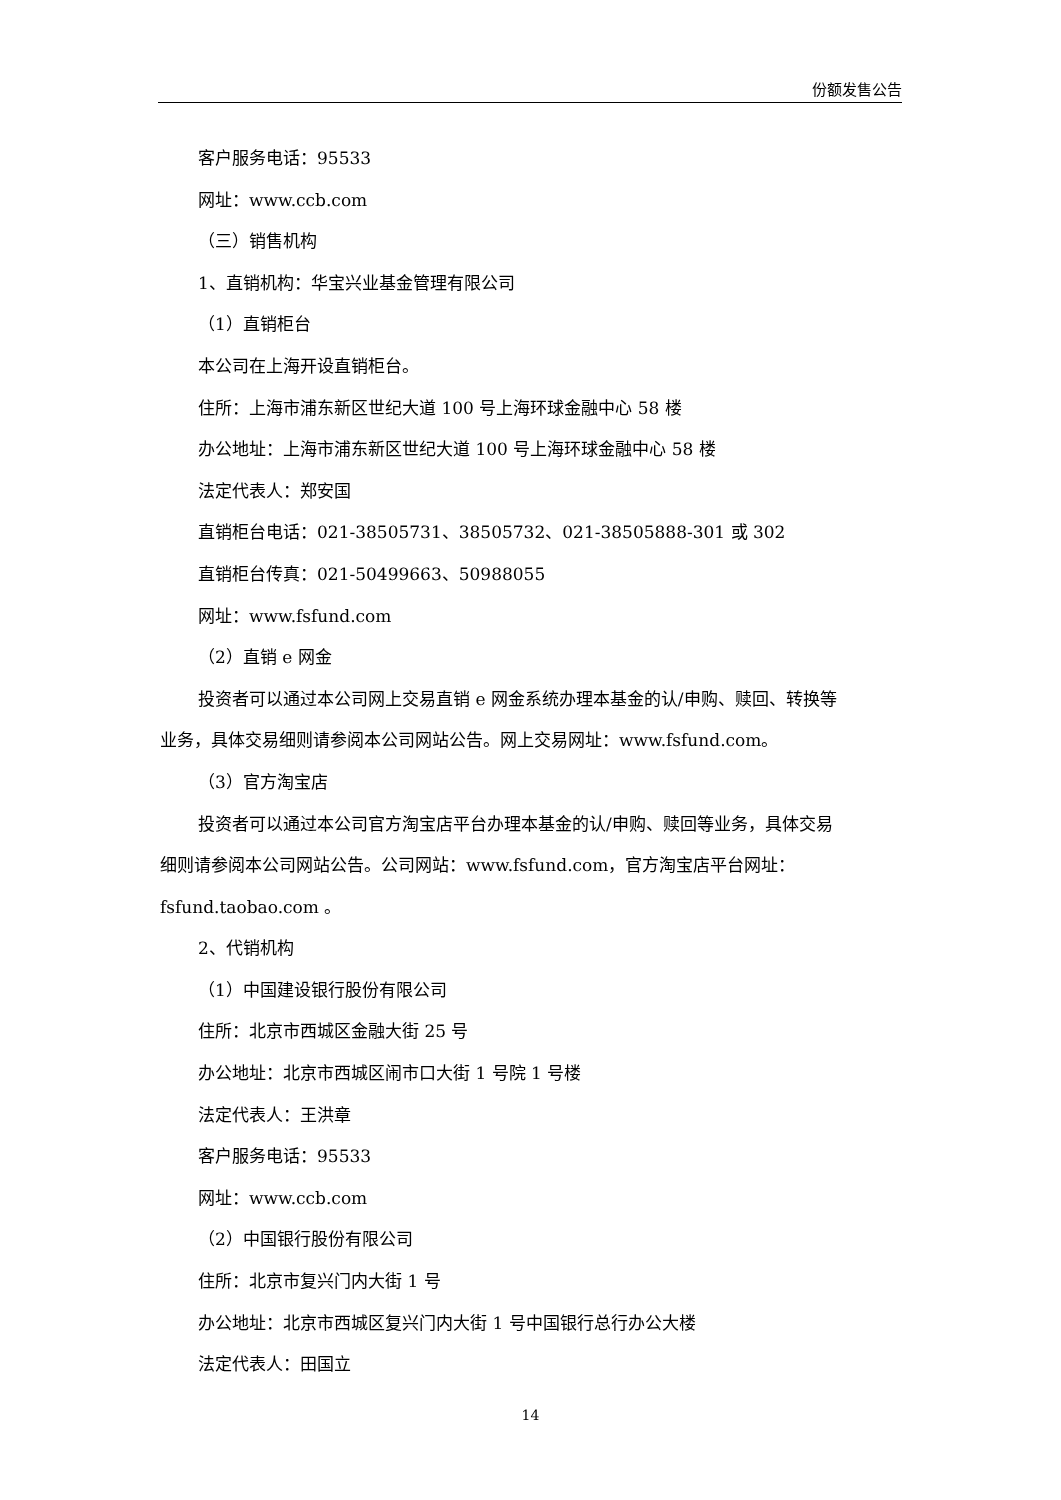份额发售公告
客户服务电话：95533
网址：www.ccb.com
（三）销售机构
1、直销机构：华宝兴业基金管理有限公司
（1）直销柜台
本公司在上海开设直销柜台。
住所：上海市浦东新区世纪大道 100 号上海环球金融中心 58 楼
办公地址：上海市浦东新区世纪大道 100 号上海环球金融中心 58 楼
法定代表人：郑安国
直销柜台电话：021-38505731、38505732、021-38505888-301 或 302
直销柜台传真：021-50499663、50988055
网址：www.fsfund.com
（2）直销 e 网金
投资者可以通过本公司网上交易直销 e 网金系统办理本基金的认/申购、赎回、转换等
业务，具体交易细则请参阅本公司网站公告。网上交易网址：www.fsfund.com。
（3）官方淘宝店
投资者可以通过本公司官方淘宝店平台办理本基金的认/申购、赎回等业务，具体交易
细则请参阅本公司网站公告。公司网站：www.fsfund.com，官方淘宝店平台网址：
fsfund.taobao.com 。
2、代销机构
（1）中国建设银行股份有限公司
住所：北京市西城区金融大街 25 号
办公地址：北京市西城区闹市口大街 1 号院 1 号楼
法定代表人：王洪章
客户服务电话：95533
网址：www.ccb.com
（2）中国银行股份有限公司
住所：北京市复兴门内大街 1 号
办公地址：北京市西城区复兴门内大街 1 号中国银行总行办公大楼
法定代表人：田国立
14